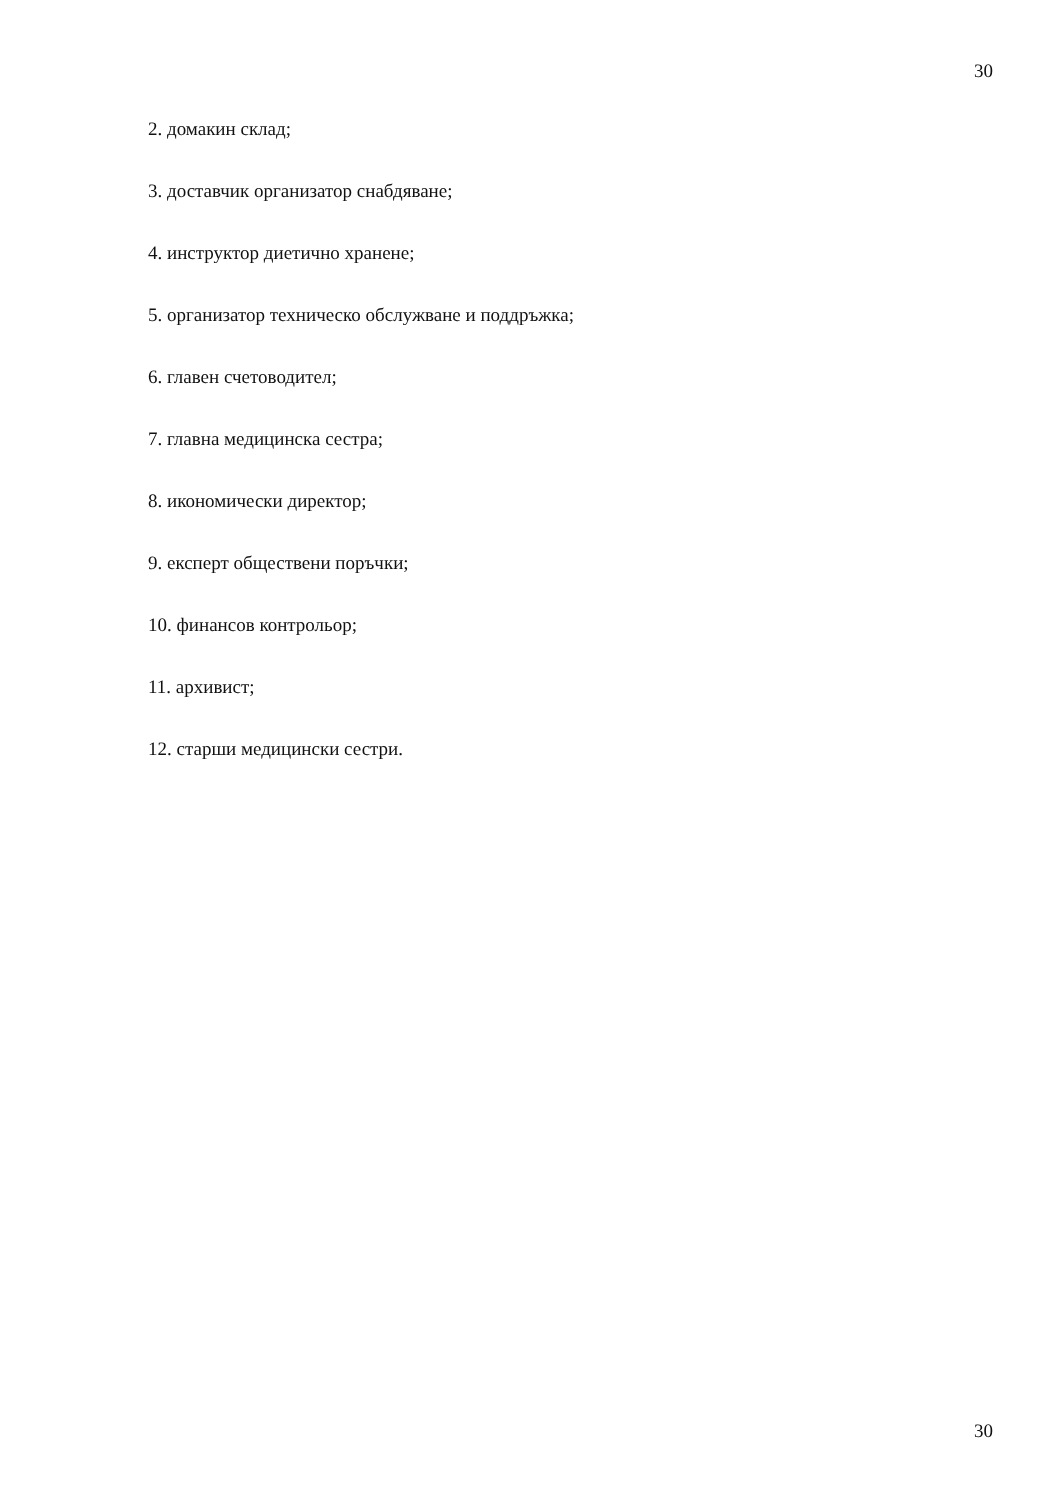30
2. домакин склад;
3. доставчик организатор снабдяване;
4. инструктор диетично хранене;
5. организатор техническо обслужване и поддръжка;
6. главен счетоводител;
7. главна медицинска сестра;
8. икономически директор;
9. експерт обществени поръчки;
10. финансов контрольор;
11. архивист;
12. старши медицински сестри.
30